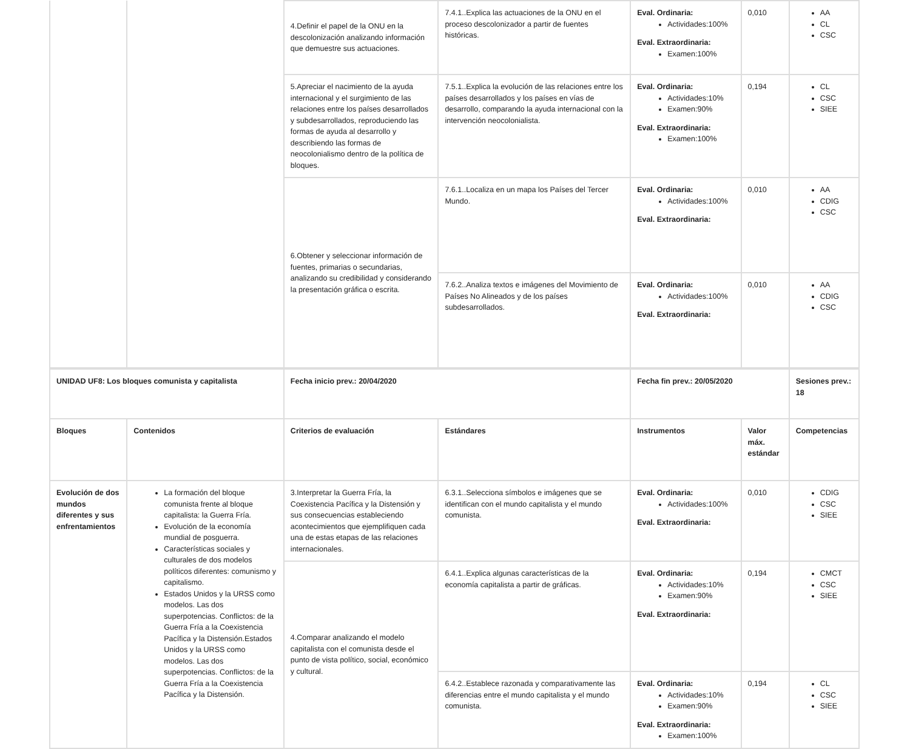| | | 4.Definir el papel de la ONU en la descolonización analizando información que demuestre sus actuaciones. | 7.4.1..Explica las actuaciones de la ONU en el proceso descolonizador a partir de fuentes históricas. | Eval. Ordinaria: Actividades:100% Eval. Extraordinaria: Examen:100% | 0,010 | AA CL CSC |
| | | 5.Apreciar el nacimiento de la ayuda internacional y el surgimiento de las relaciones entre los países desarrollados y subdesarrollados, reproduciendo las formas de ayuda al desarrollo y describiendo las formas de neocolonialismo dentro de la política de bloques. | 7.5.1..Explica la evolución de las relaciones entre los países desarrollados y los países en vías de desarrollo, comparando la ayuda internacional con la intervención neocolonialista. | Eval. Ordinaria: Actividades:10% Examen:90% Eval. Extraordinaria: Examen:100% | 0,194 | CL CSC SIEE |
| | | 6.Obtener y seleccionar información de fuentes, primarias o secundarias, analizando su credibilidad y considerando la presentación gráfica o escrita. | 7.6.1..Localiza en un mapa los Países del Tercer Mundo. | Eval. Ordinaria: Actividades:100% Eval. Extraordinaria: | 0,010 | AA CDIG CSC |
| | | | 7.6.2..Analiza textos e imágenes del Movimiento de Países No Alineados y de los países subdesarrollados. | Eval. Ordinaria: Actividades:100% Eval. Extraordinaria: | 0,010 | AA CDIG CSC |
| UNIDAD UF8: Los bloques comunista y capitalista | | Fecha inicio prev.: 20/04/2020 | | Fecha fin prev.: 20/05/2020 | | Sesiones prev.: 18 |
| Bloques | Contenidos | Criterios de evaluación | Estándares | Instrumentos | Valor máx. estándar | Competencias |
| Evolución de dos mundos diferentes y sus enfrentamientos | La formación del bloque comunista frente al bloque capitalista: la Guerra Fría. Evolución de la economía mundial de posguerra. Características sociales y culturales de dos modelos políticos diferentes: comunismo y capitalismo. Estados Unidos y la URSS como modelos. Las dos superpotencias. Conflictos: de la Guerra Fría a la Coexistencia Pacífica y la Distensión.Estados Unidos y la URSS como modelos. Las dos superpotencias. Conflictos: de la Guerra Fría a la Coexistencia Pacífica y la Distensión. | 3.Interpretar la Guerra Fría, la Coexistencia Pacífica y la Distensión y sus consecuencias estableciendo acontecimientos que ejemplifiquen cada una de estas etapas de las relaciones internacionales. | 6.3.1..Selecciona símbolos e imágenes que se identifican con el mundo capitalista y el mundo comunista. | Eval. Ordinaria: Actividades:100% Eval. Extraordinaria: | 0,010 | CDIG CSC SIEE |
| | | 4.Comparar analizando el modelo capitalista con el comunista desde el punto de vista político, social, económico y cultural. | 6.4.1..Explica algunas características de la economía capitalista a partir de gráficas. | Eval. Ordinaria: Actividades:10% Examen:90% Eval. Extraordinaria: | 0,194 | CMCT CSC SIEE |
| | | | 6.4.2..Establece razonada y comparativamente las diferencias entre el mundo capitalista y el mundo comunista. | Eval. Ordinaria: Actividades:10% Examen:90% Eval. Extraordinaria: Examen:100% | 0,194 | CL CSC SIEE |